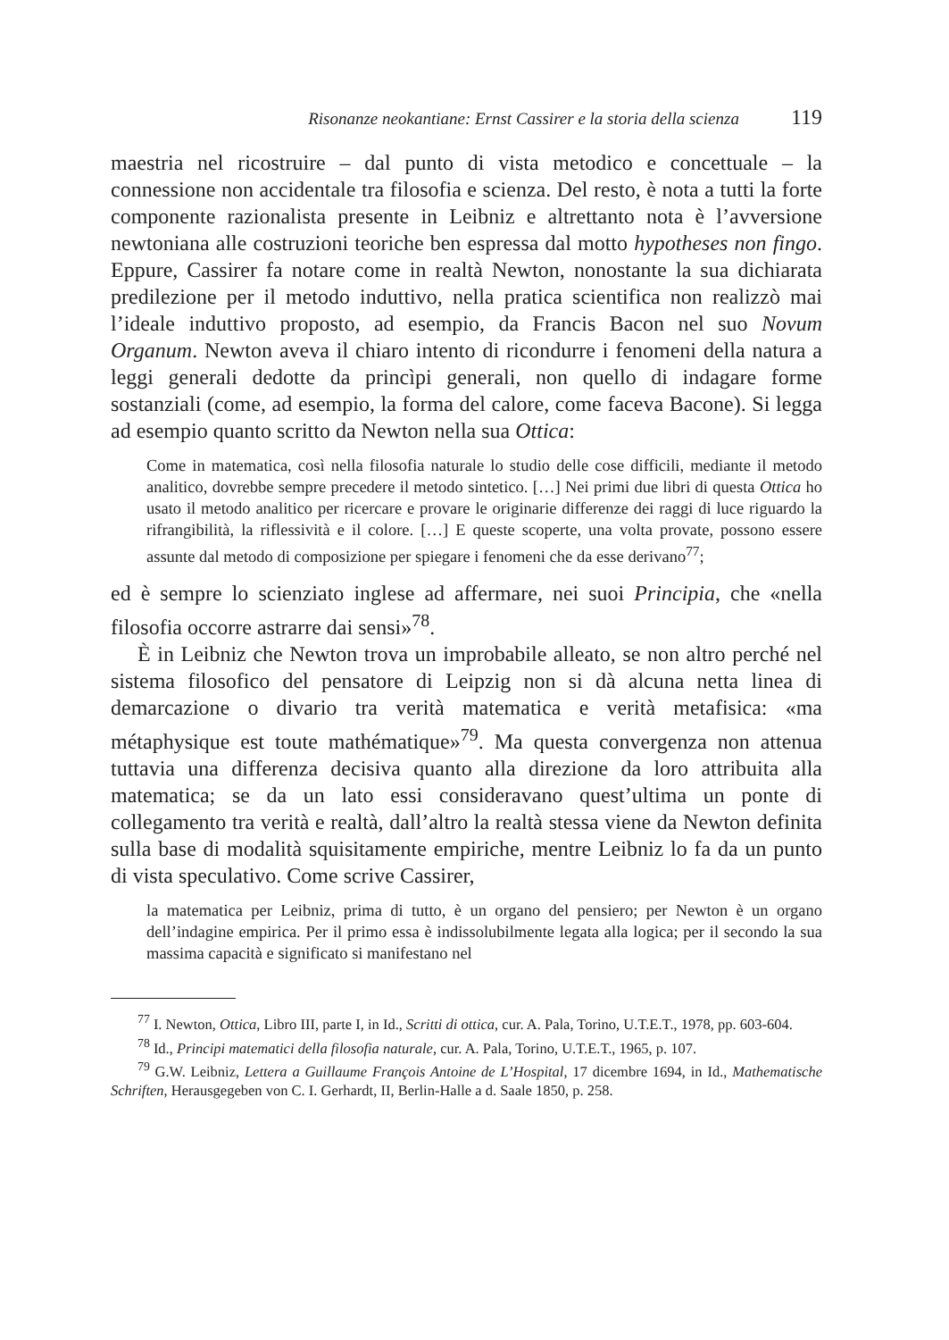Risonanze neokantiane: Ernst Cassirer e la storia della scienza 119
maestria nel ricostruire – dal punto di vista metodico e concettuale – la connessione non accidentale tra filosofia e scienza. Del resto, è nota a tutti la forte componente razionalista presente in Leibniz e altrettanto nota è l’avversione newtoniana alle costruzioni teoriche ben espressa dal motto hypotheses non fingo. Eppure, Cassirer fa notare come in realtà Newton, nonostante la sua dichiarata predilezione per il metodo induttivo, nella pratica scientifica non realizzò mai l’ideale induttivo proposto, ad esempio, da Francis Bacon nel suo Novum Organum. Newton aveva il chiaro intento di ricondurre i fenomeni della natura a leggi generali dedotte da princìpi generali, non quello di indagare forme sostanziali (come, ad esempio, la forma del calore, come faceva Bacone). Si legga ad esempio quanto scritto da Newton nella sua Ottica:
Come in matematica, così nella filosofia naturale lo studio delle cose difficili, mediante il metodo analitico, dovrebbe sempre precedere il metodo sintetico. […] Nei primi due libri di questa Ottica ho usato il metodo analitico per ricercare e provare le originarie differenze dei raggi di luce riguardo la rifrangibilità, la riflessività e il colore. […] E queste scoperte, una volta provate, possono essere assunte dal metodo di composizione per spiegare i fenomeni che da esse derivano<sup>77</sup>;
ed è sempre lo scienziato inglese ad affermare, nei suoi Principia, che «nella filosofia occorre astrarre dai sensi»<sup>78</sup>.
È in Leibniz che Newton trova un improbabile alleato, se non altro perché nel sistema filosofico del pensatore di Leipzig non si dà alcuna netta linea di demarcazione o divario tra verità matematica e verità metafisica: «ma métaphysique est toute mathématique»<sup>79</sup>. Ma questa convergenza non attenua tuttavia una differenza decisiva quanto alla direzione da loro attribuita alla matematica; se da un lato essi consideravano quest’ultima un ponte di collegamento tra verità e realtà, dall’altro la realtà stessa viene da Newton definita sulla base di modalità squisitamente empiriche, mentre Leibniz lo fa da un punto di vista speculativo. Come scrive Cassirer,
la matematica per Leibniz, prima di tutto, è un organo del pensiero; per Newton è un organo dell’indagine empirica. Per il primo essa è indissolubilmente legata alla logica; per il secondo la sua massima capacità e significato si manifestano nel
<sup>77</sup> I. Newton, Ottica, Libro III, parte I, in Id., Scritti di ottica, cur. A. Pala, Torino, U.T.E.T., 1978, pp. 603-604.
<sup>78</sup> Id., Principi matematici della filosofia naturale, cur. A. Pala, Torino, U.T.E.T., 1965, p. 107.
<sup>79</sup> G.W. Leibniz, Lettera a Guillaume François Antoine de L’Hospital, 17 dicembre 1694, in Id., Mathematische Schriften, Herausgegeben von C. I. Gerhardt, II, Berlin-Halle a d. Saale 1850, p. 258.